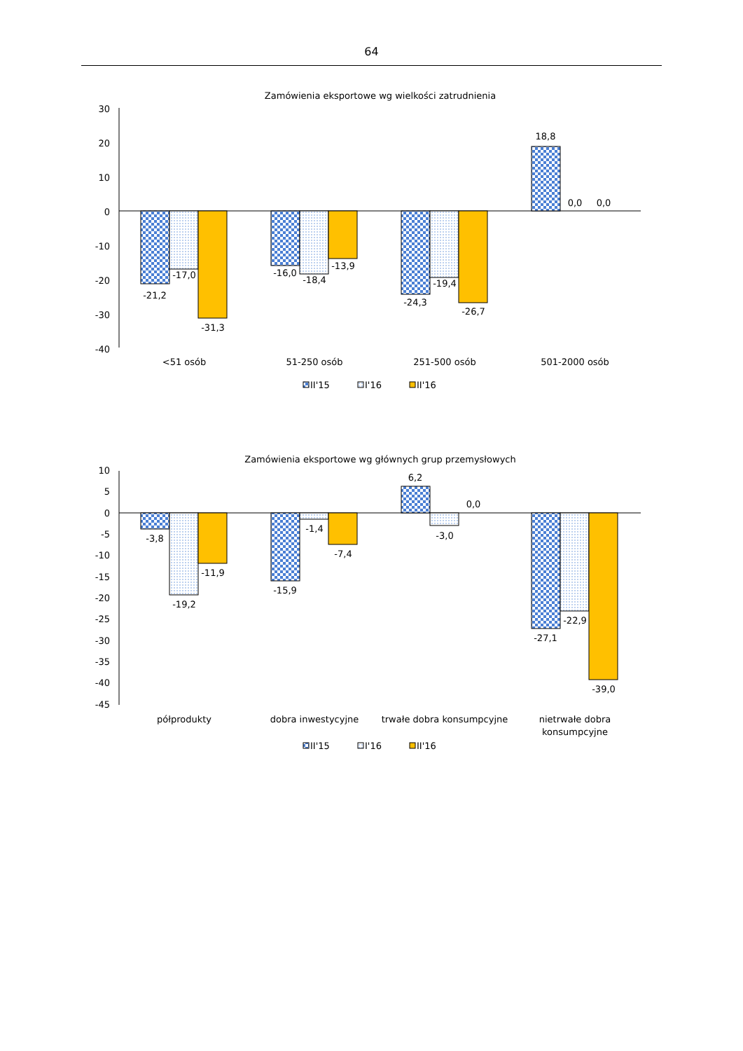64
Zamówienia eksportowe wg wielkości zatrudnienia
30
20
10
0
-10
-20
-30
-40
-21,2
-17,0
-31,3
-16,0
-18,4
-13,9
-24,3
-19,4
-26,7
18,8
0,0
0,0
<51 osób
51-250 osób
251-500 osób
501-2000 osób
II'15
I'16
II'16
Zamówienia eksportowe wg głównych grup przemysłowych
10
5
0
-5
-10
-15
-20
-25
-30
-35
-40
-45
-3,8
-19,2
-11,9
-15,9
-1,4
-7,4
6,2
-3,0
0,0
-27,1
-22,9
-39,0
półprodukty
dobra inwestycyjne
trwałe dobra konsumpcyjne
nietrwałe dobra
konsumpcyjne
II'15
I'16
II'16